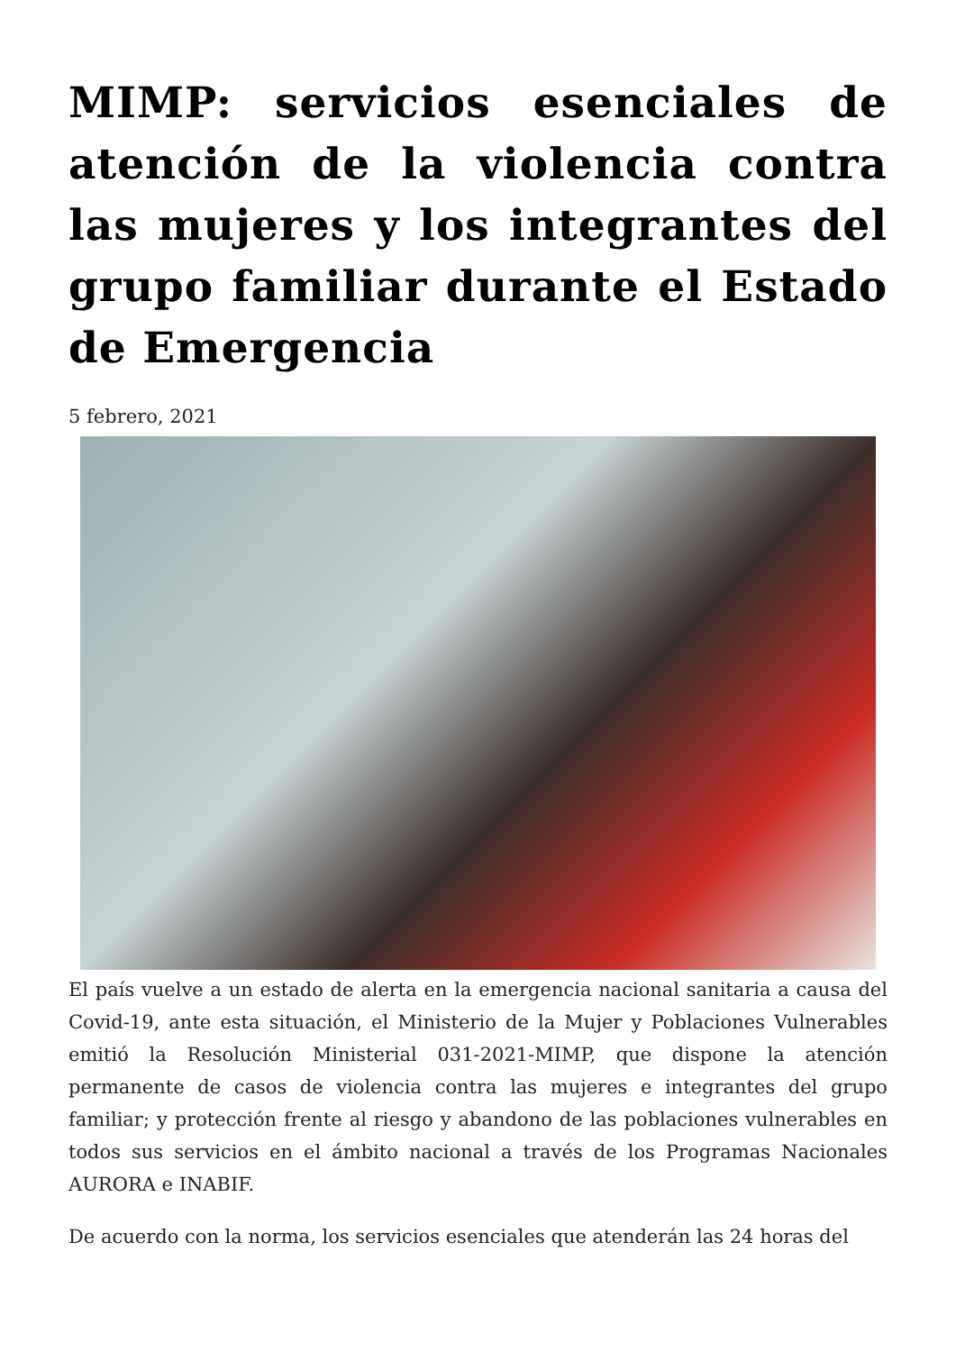MIMP: servicios esenciales de atención de la violencia contra las mujeres y los integrantes del grupo familiar durante el Estado de Emergencia
5 febrero, 2021
El país vuelve a un estado de alerta en la emergencia nacional sanitaria a causa del Covid-19, ante esta situación, el Ministerio de la Mujer y Poblaciones Vulnerables emitió la Resolución Ministerial 031-2021-MIMP, que dispone la atención permanente de casos de violencia contra las mujeres e integrantes del grupo familiar; y protección frente al riesgo y abandono de las poblaciones vulnerables en todos sus servicios en el ámbito nacional a través de los Programas Nacionales AURORA e INABIF.
De acuerdo con la norma, los servicios esenciales que atenderán las 24 horas del